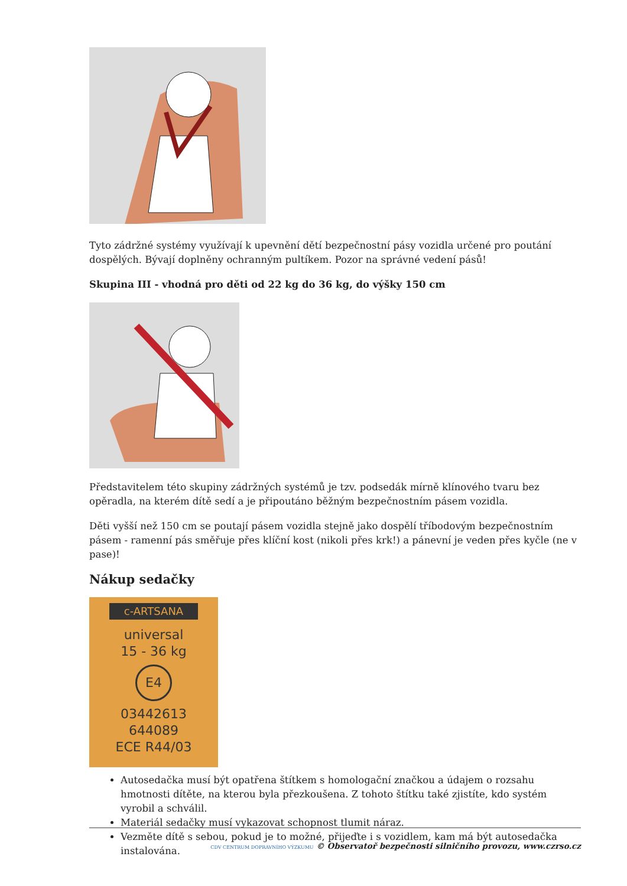Tyto zádržné systémy využívají k upevnění dětí bezpečnostní pásy vozidla určené pro poutání dospělých. Bývají doplněny ochranným pultíkem. Pozor na správné vedení pásů!
Skupina III - vhodná pro děti od 22 kg do 36 kg, do výšky 150 cm
Představitelem této skupiny zádržných systémů je tzv. podsedák mírně klínového tvaru bez opěradla, na kterém dítě sedí a je připoutáno běžným bezpečnostním pásem vozidla.
Děti vyšší než 150 cm se poutají pásem vozidla stejně jako dospělí tříbodovým bezpečnostním pásem - ramenní pás směřuje přes klíční kost (nikoli přes krk!) a pánevní je veden přes kyčle (ne v pase)!
Nákup sedačky
c-ARTSANA
universal
15 - 36 kg
E4
03442613
644089
ECE R44/03
Autosedačka musí být opatřena štítkem s homologační značkou a údajem o rozsahu hmotnosti dítěte, na kterou byla přezkoušena. Z tohoto štítku také zjistíte, kdo systém vyrobil a schválil.
Materiál sedačky musí vykazovat schopnost tlumit náraz.
Vezměte dítě s sebou, pokud je to možné, přijeďte i s vozidlem, kam má být autosedačka instalována.
CDV CENTRUM DOPRAVNÍHO VÝZKUMU © Observatoř bezpečnosti silničního provozu, www.czrso.cz